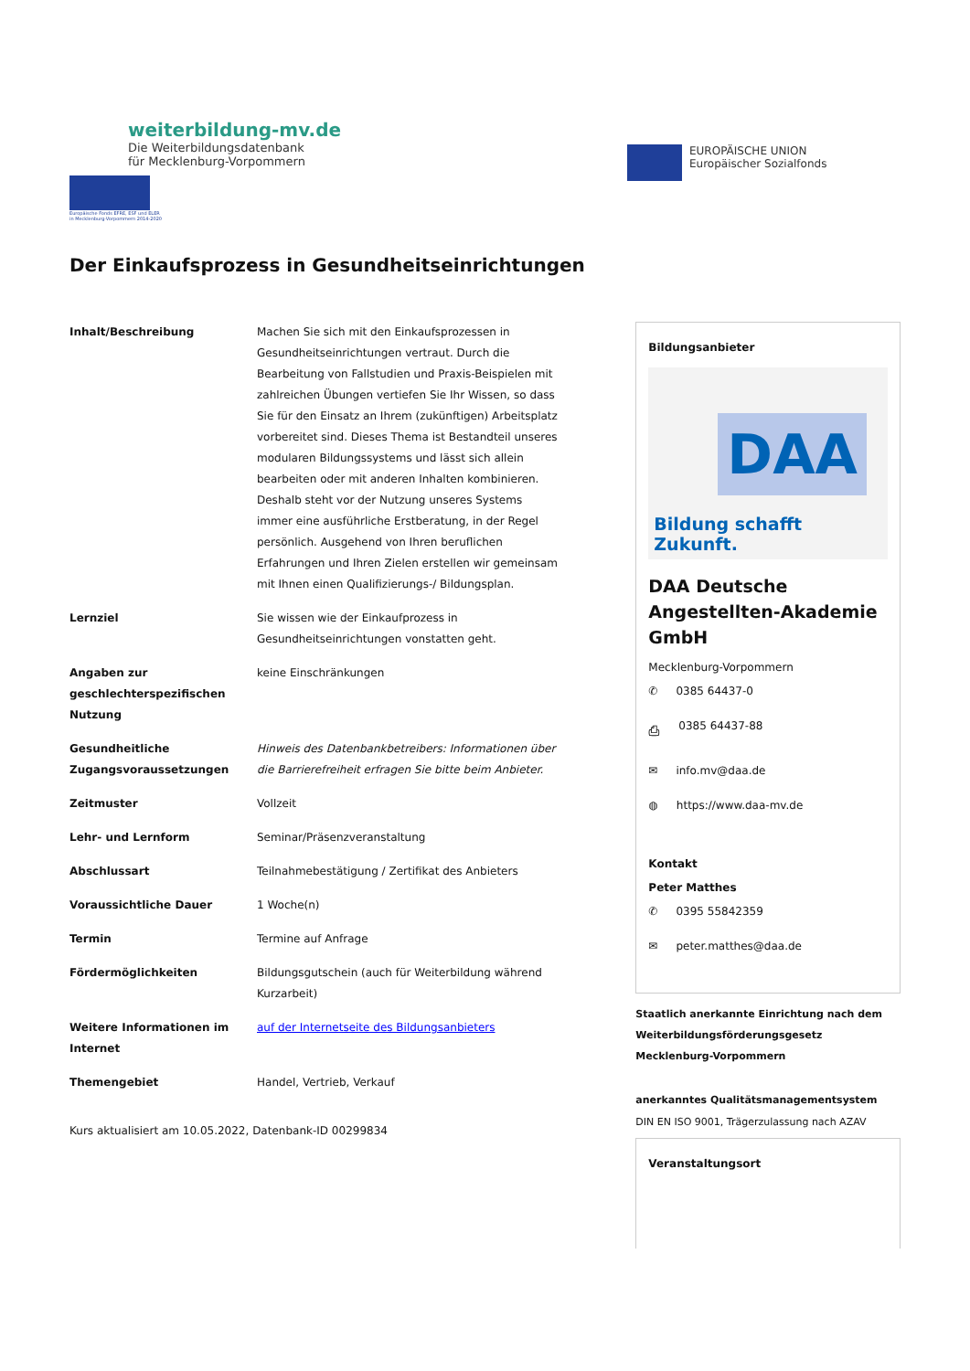weiterbildung-mv.de
Die Weiterbildungsdatenbank
für Mecklenburg-Vorpommern
Europäische Fonds EFRE, ESF und ELER
in Mecklenburg-Vorpommern 2014-2020
EUROPÄISCHE UNION
Europäischer Sozialfonds
Der Einkaufsprozess in Gesundheitseinrichtungen
| Inhalt/Beschreibung | Machen Sie sich mit den Einkaufsprozessen in Gesundheitseinrichtungen vertraut. Durch die Bearbeitung von Fallstudien und Praxis-Beispielen mit zahlreichen Übungen vertiefen Sie Ihr Wissen, so dass Sie für den Einsatz an Ihrem (zukünftigen) Arbeitsplatz vorbereitet sind. Dieses Thema ist Bestandteil unseres modularen Bildungssystems und lässt sich allein bearbeiten oder mit anderen Inhalten kombinieren. Deshalb steht vor der Nutzung unseres Systems immer eine ausführliche Erstberatung, in der Regel persönlich. Ausgehend von Ihren beruflichen Erfahrungen und Ihren Zielen erstellen wir gemeinsam mit Ihnen einen Qualifizierungs-/ Bildungsplan. |
| Lernziel | Sie wissen wie der Einkaufprozess in Gesundheitseinrichtungen vonstatten geht. |
| Angaben zur geschlechterspezifischen Nutzung | keine Einschränkungen |
| Gesundheitliche Zugangsvoraussetzungen | Hinweis des Datenbankbetreibers: Informationen über die Barrierefreiheit erfragen Sie bitte beim Anbieter. |
| Zeitmuster | Vollzeit |
| Lehr- und Lernform | Seminar/Präsenzveranstaltung |
| Abschlussart | Teilnahmebestätigung / Zertifikat des Anbieters |
| Voraussichtliche Dauer | 1 Woche(n) |
| Termin | Termine auf Anfrage |
| Fördermöglichkeiten | Bildungsgutschein (auch für Weiterbildung während Kurzarbeit) |
| Weitere Informationen im Internet | auf der Internetseite des Bildungsanbieters |
| Themengebiet | Handel, Vertrieb, Verkauf |
Kurs aktualisiert am 10.05.2022, Datenbank-ID 00299834
Bildungsanbieter
DAA
Bildung schafft Zukunft.
DAA Deutsche Angestellten-Akademie GmbH
Mecklenburg-Vorpommern
✆ 0385 64437-0
⎙ 0385 64437-88
✉ info.mv@daa.de
◍ https://www.daa-mv.de
Kontakt
Peter Matthes
✆ 0395 55842359
✉ peter.matthes@daa.de
Staatlich anerkannte Einrichtung nach dem Weiterbildungsförderungsgesetz Mecklenburg-Vorpommern
anerkanntes Qualitätsmanagementsystem
DIN EN ISO 9001, Trägerzulassung nach AZAV
Veranstaltungsort